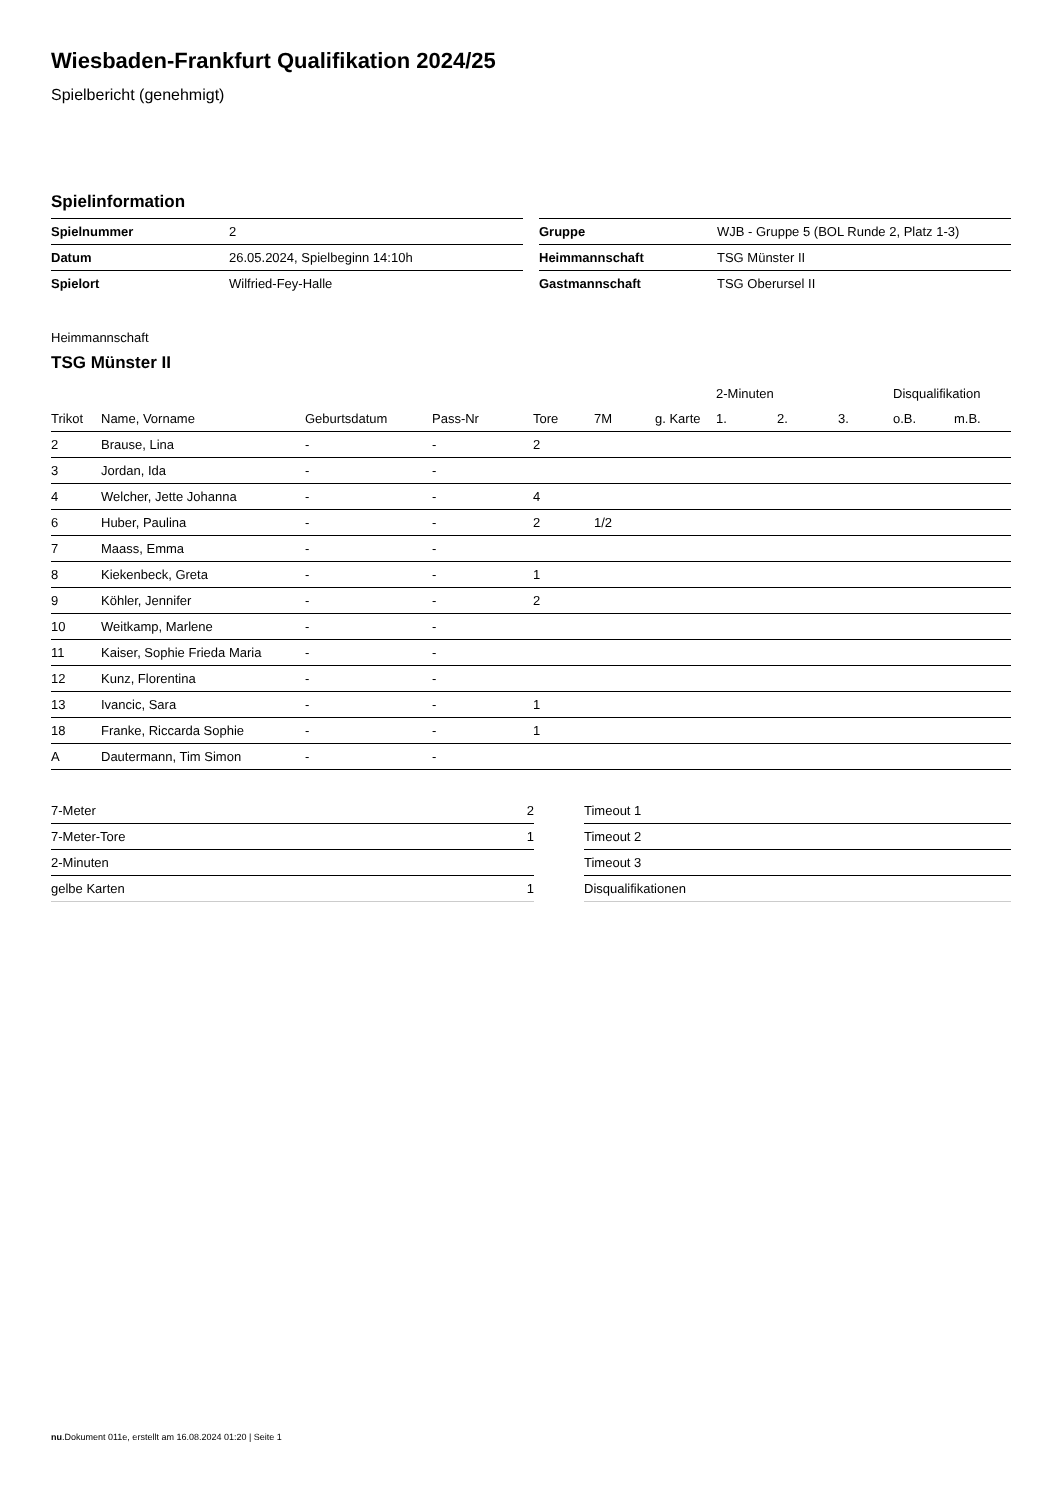Wiesbaden-Frankfurt Qualifikation 2024/25
Spielbericht (genehmigt)
Spielinformation
| Spielnummer | 2 |
| Datum | 26.05.2024, Spielbeginn 14:10h |
| Spielort | Wilfried-Fey-Halle |
| Gruppe | WJB - Gruppe 5 (BOL Runde 2, Platz 1-3) |
| Heimmannschaft | TSG Münster II |
| Gastmannschaft | TSG Oberursel II |
Heimmannschaft
TSG Münster II
| | | | | | | | 2-Minuten | | | Disqualifikation | |
| --- | --- | --- | --- | --- | --- | --- | --- | --- | --- | --- | --- |
| Trikot | Name, Vorname | Geburtsdatum | Pass-Nr | Tore | 7M | g. Karte | 1. | 2. | 3. | o.B. | m.B. |
| 2 | Brause, Lina | - | - | 2 | | | | | | | |
| 3 | Jordan, Ida | - | - | | | | | | | | |
| 4 | Welcher, Jette Johanna | - | - | 4 | | | | | | | |
| 6 | Huber, Paulina | - | - | 2 | 1/2 | | | | | | |
| 7 | Maass, Emma | - | - | | | | | | | | |
| 8 | Kiekenbeck, Greta | - | - | 1 | | | | | | | |
| 9 | Köhler, Jennifer | - | - | 2 | | | | | | | |
| 10 | Weitkamp, Marlene | - | - | | | | | | | | |
| 11 | Kaiser, Sophie Frieda Maria | - | - | | | | | | | | |
| 12 | Kunz, Florentina | - | - | | | | | | | | |
| 13 | Ivancic, Sara | - | - | 1 | | | | | | | |
| 18 | Franke, Riccarda Sophie | - | - | 1 | | | | | | | |
| A | Dautermann, Tim Simon | - | - | | | | | | | | |
| 7-Meter | 2 |
| 7-Meter-Tore | 1 |
| 2-Minuten | |
| gelbe Karten | 1 |
| Timeout 1 |
| Timeout 2 |
| Timeout 3 |
| Disqualifikationen |
nu.Dokument 011e, erstellt am 16.08.2024 01:20 | Seite 1